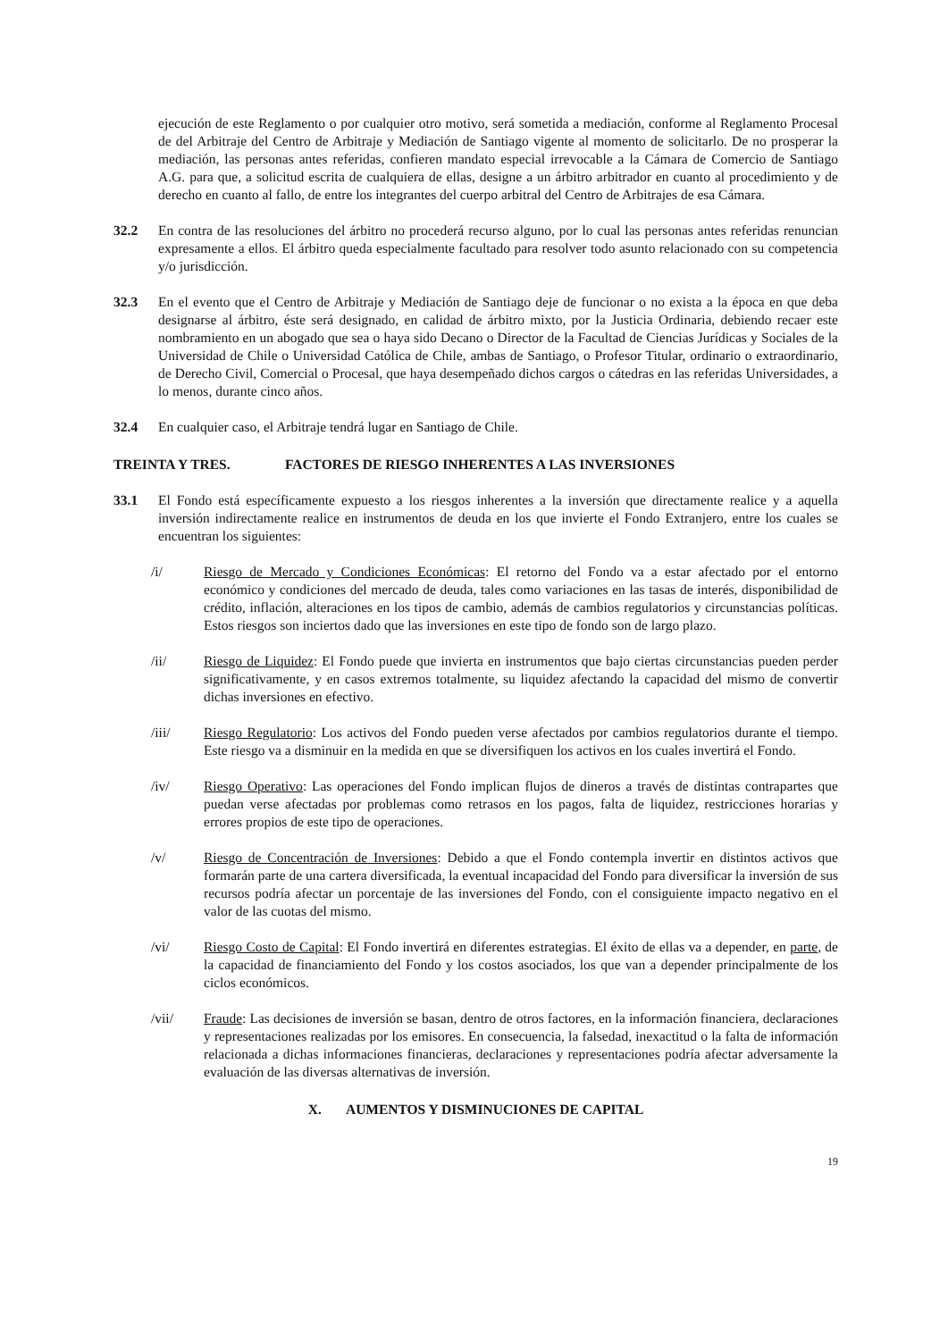ejecución de este Reglamento o por cualquier otro motivo, será sometida a mediación, conforme al Reglamento Procesal de del Arbitraje del Centro de Arbitraje y Mediación de Santiago vigente al momento de solicitarlo. De no prosperar la mediación, las personas antes referidas, confieren mandato especial irrevocable a la Cámara de Comercio de Santiago A.G. para que, a solicitud escrita de cualquiera de ellas, designe a un árbitro arbitrador en cuanto al procedimiento y de derecho en cuanto al fallo, de entre los integrantes del cuerpo arbitral del Centro de Arbitrajes de esa Cámara.
32.2 En contra de las resoluciones del árbitro no procederá recurso alguno, por lo cual las personas antes referidas renuncian expresamente a ellos. El árbitro queda especialmente facultado para resolver todo asunto relacionado con su competencia y/o jurisdicción.
32.3 En el evento que el Centro de Arbitraje y Mediación de Santiago deje de funcionar o no exista a la época en que deba designarse al árbitro, éste será designado, en calidad de árbitro mixto, por la Justicia Ordinaria, debiendo recaer este nombramiento en un abogado que sea o haya sido Decano o Director de la Facultad de Ciencias Jurídicas y Sociales de la Universidad de Chile o Universidad Católica de Chile, ambas de Santiago, o Profesor Titular, ordinario o extraordinario, de Derecho Civil, Comercial o Procesal, que haya desempeñado dichos cargos o cátedras en las referidas Universidades, a lo menos, durante cinco años.
32.4 En cualquier caso, el Arbitraje tendrá lugar en Santiago de Chile.
TREINTA Y TRES. FACTORES DE RIESGO INHERENTES A LAS INVERSIONES
33.1 El Fondo está específicamente expuesto a los riesgos inherentes a la inversión que directamente realice y a aquella inversión indirectamente realice en instrumentos de deuda en los que invierte el Fondo Extranjero, entre los cuales se encuentran los siguientes:
/i/ Riesgo de Mercado y Condiciones Económicas: El retorno del Fondo va a estar afectado por el entorno económico y condiciones del mercado de deuda, tales como variaciones en las tasas de interés, disponibilidad de crédito, inflación, alteraciones en los tipos de cambio, además de cambios regulatorios y circunstancias políticas. Estos riesgos son inciertos dado que las inversiones en este tipo de fondo son de largo plazo.
/ii/ Riesgo de Liquidez: El Fondo puede que invierta en instrumentos que bajo ciertas circunstancias pueden perder significativamente, y en casos extremos totalmente, su liquidez afectando la capacidad del mismo de convertir dichas inversiones en efectivo.
/iii/ Riesgo Regulatorio: Los activos del Fondo pueden verse afectados por cambios regulatorios durante el tiempo. Este riesgo va a disminuir en la medida en que se diversifiquen los activos en los cuales invertirá el Fondo.
/iv/ Riesgo Operativo: Las operaciones del Fondo implican flujos de dineros a través de distintas contrapartes que puedan verse afectadas por problemas como retrasos en los pagos, falta de liquidez, restricciones horarias y errores propios de este tipo de operaciones.
/v/ Riesgo de Concentración de Inversiones: Debido a que el Fondo contempla invertir en distintos activos que formarán parte de una cartera diversificada, la eventual incapacidad del Fondo para diversificar la inversión de sus recursos podría afectar un porcentaje de las inversiones del Fondo, con el consiguiente impacto negativo en el valor de las cuotas del mismo.
/vi/ Riesgo Costo de Capital: El Fondo invertirá en diferentes estrategias. El éxito de ellas va a depender, en parte, de la capacidad de financiamiento del Fondo y los costos asociados, los que van a depender principalmente de los ciclos económicos.
/vii/ Fraude: Las decisiones de inversión se basan, dentro de otros factores, en la información financiera, declaraciones y representaciones realizadas por los emisores. En consecuencia, la falsedad, inexactitud o la falta de información relacionada a dichas informaciones financieras, declaraciones y representaciones podría afectar adversamente la evaluación de las diversas alternativas de inversión.
X. AUMENTOS Y DISMINUCIONES DE CAPITAL
19